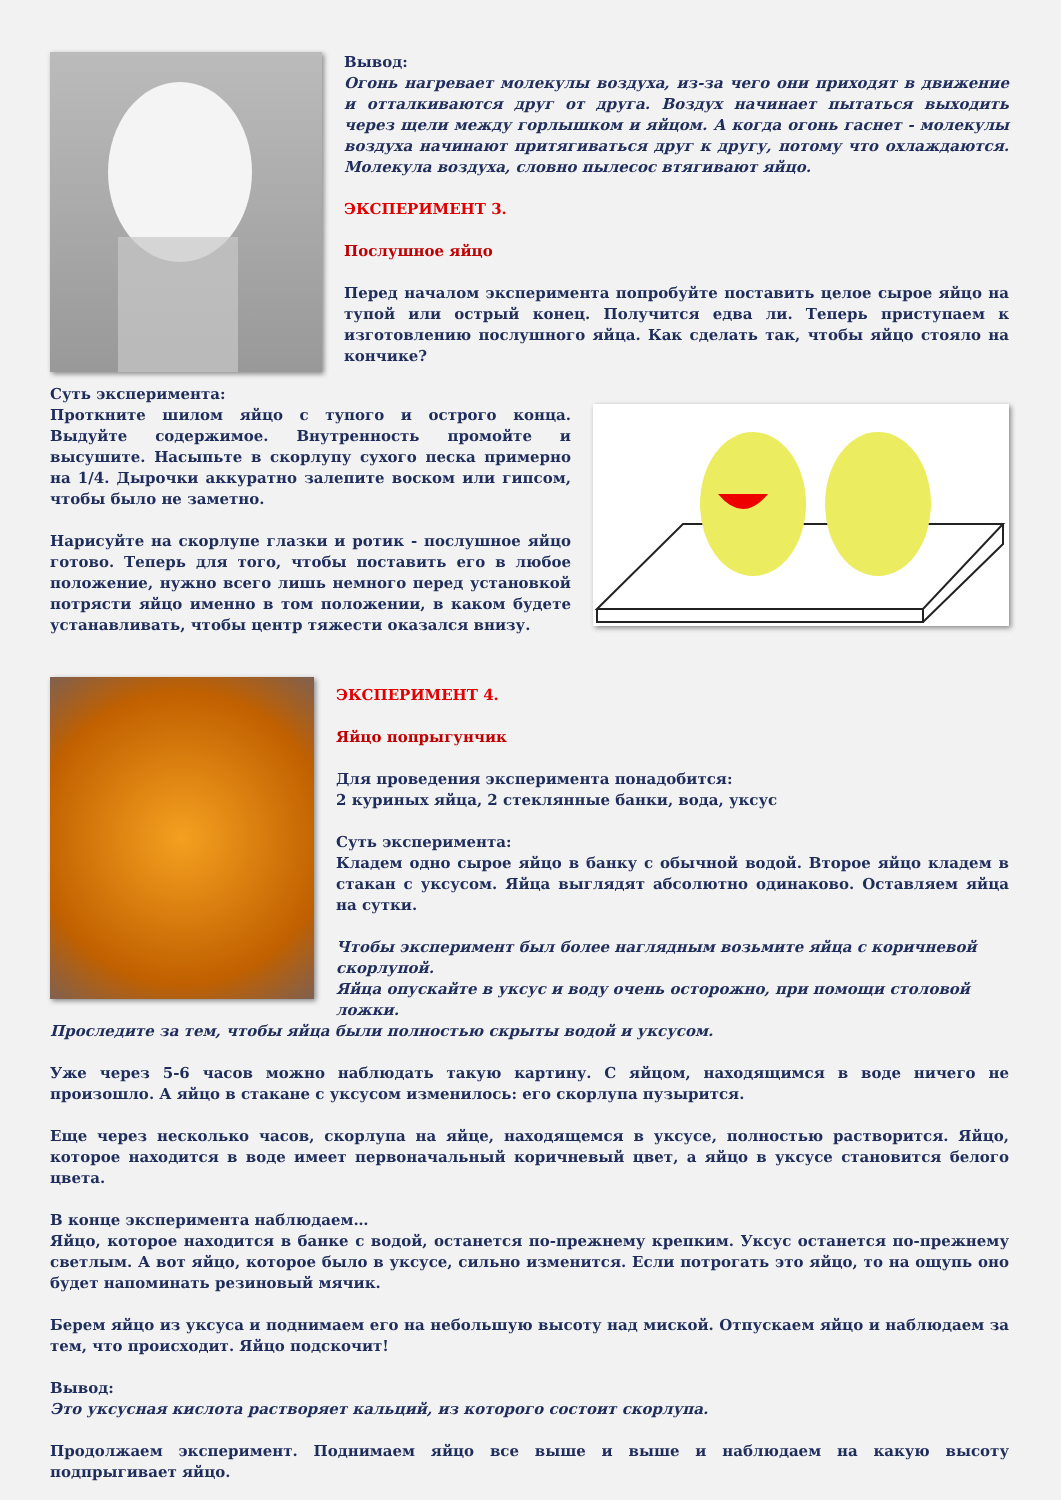Вывод:
Огонь нагревает молекулы воздуха, из-за чего они приходят в движение и отталкиваются друг от друга. Воздух начинает пытаться выходить через щели между горлышком и яйцом. А когда огонь гаснет - молекулы воздуха начинают притягиваться друг к другу, потому что охлаждаются. Молекула воздуха, словно пылесос втягивают яйцо.
ЭКСПЕРИМЕНТ 3.
Послушное яйцо
Перед началом эксперимента попробуйте поставить целое сырое яйцо на тупой или острый конец. Получится едва ли. Теперь приступаем к изготовлению послушного яйца. Как сделать так, чтобы яйцо стояло на кончике?
Суть эксперимента:
Проткните шилом яйцо с тупого и острого конца. Выдуйте содержимое. Внутренность промойте и высушите. Насыпьте в скорлупу сухого песка примерно на 1/4. Дырочки аккуратно залепите воском или гипсом, чтобы было не заметно.
Нарисуйте на скорлупе глазки и ротик - послушное яйцо готово. Теперь для того, чтобы поставить его в любое положение, нужно всего лишь немного перед установкой потрясти яйцо именно в том положении, в каком будете устанавливать, чтобы центр тяжести оказался внизу.
ЭКСПЕРИМЕНТ 4.
Яйцо попрыгунчик
Для проведения эксперимента понадобится:
2 куриных яйца, 2 стеклянные банки, вода, уксус
Суть эксперимента:
Кладем одно сырое яйцо в банку с обычной водой. Второе яйцо кладем в стакан с уксусом. Яйца выглядят абсолютно одинаково. Оставляем яйца на сутки.
Чтобы эксперимент был более наглядным возьмите яйца с коричневой скорлупой.
Яйца опускайте в уксус и воду очень осторожно, при помощи столовой ложки.
Проследите за тем, чтобы яйца были полностью скрыты водой и уксусом.
Уже через 5-6 часов можно наблюдать такую картину. С яйцом, находящимся в воде ничего не произошло. А яйцо в стакане с уксусом изменилось: его скорлупа пузырится.
Еще через несколько часов, скорлупа на яйце, находящемся в уксусе, полностью растворится. Яйцо, которое находится в воде имеет первоначальный коричневый цвет, а яйцо в уксусе становится белого цвета.
В конце эксперимента наблюдаем…
Яйцо, которое находится в банке с водой, останется по-прежнему крепким. Уксус останется по-прежнему светлым. А вот яйцо, которое было в уксусе, сильно изменится. Если потрогать это яйцо, то на ощупь оно будет напоминать резиновый мячик.
Берем яйцо из уксуса и поднимаем его на небольшую высоту над миской. Отпускаем яйцо и наблюдаем за тем, что происходит. Яйцо подскочит!
Вывод:
Это уксусная кислота растворяет кальций, из которого состоит скорлупа.
Продолжаем эксперимент. Поднимаем яйцо все выше и выше и наблюдаем на какую высоту подпрыгивает яйцо.